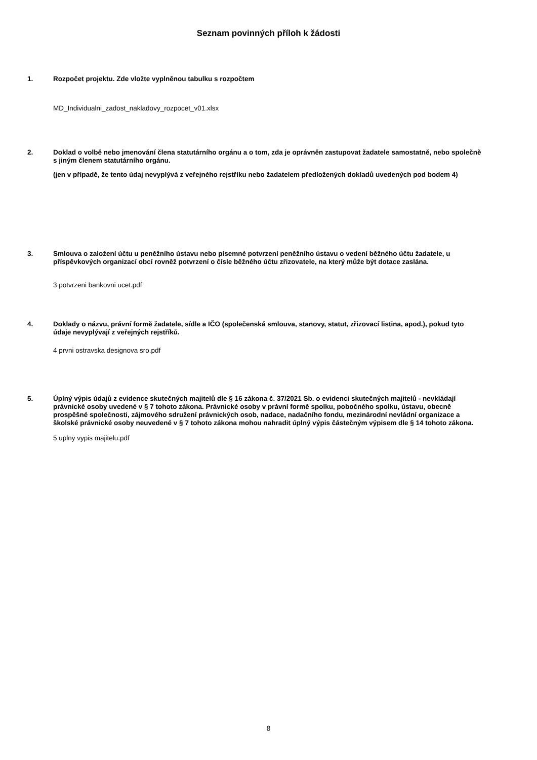Seznam povinných příloh k žádosti
1.
Rozpočet projektu. Zde vložte vyplněnou tabulku s rozpočtem
MD_Individualni_zadost_nakladovy_rozpocet_v01.xlsx
2.
Doklad o volbě nebo jmenování člena statutárního orgánu a o tom, zda je oprávněn zastupovat žadatele samostatně, nebo společně s jiným členem statutárního orgánu.
(jen v případě, že tento údaj nevyplývá z veřejného rejstříku nebo žadatelem předložených dokladů uvedených pod bodem 4)
3.
Smlouva o založení účtu u peněžního ústavu nebo písemné potvrzení peněžního ústavu o vedení běžného účtu žadatele, u příspěvkových organizací obcí rovněž potvrzení o čísle běžného účtu zřizovatele, na který může být dotace zaslána.
3 potvrzeni bankovni ucet.pdf
4.
Doklady o názvu, právní formě žadatele, sídle a IČO (společenská smlouva, stanovy, statut, zřizovací listina, apod.), pokud tyto údaje nevyplývají z veřejných rejstříků.
4 prvni ostravska designova sro.pdf
5.
Úplný výpis údajů z evidence skutečných majitelů dle § 16 zákona č. 37/2021 Sb. o evidenci skutečných majitelů - nevkládají právnické osoby uvedené v § 7 tohoto zákona. Právnické osoby v právní formě spolku, pobočného spolku, ústavu, obecně prospěšné společnosti, zájmového sdružení právnických osob, nadace, nadačního fondu, mezinárodní nevládní organizace a školské právnické osoby neuvedené v § 7 tohoto zákona mohou nahradit úplný výpis částečným výpisem dle § 14 tohoto zákona.
5 uplny vypis majitelu.pdf
8